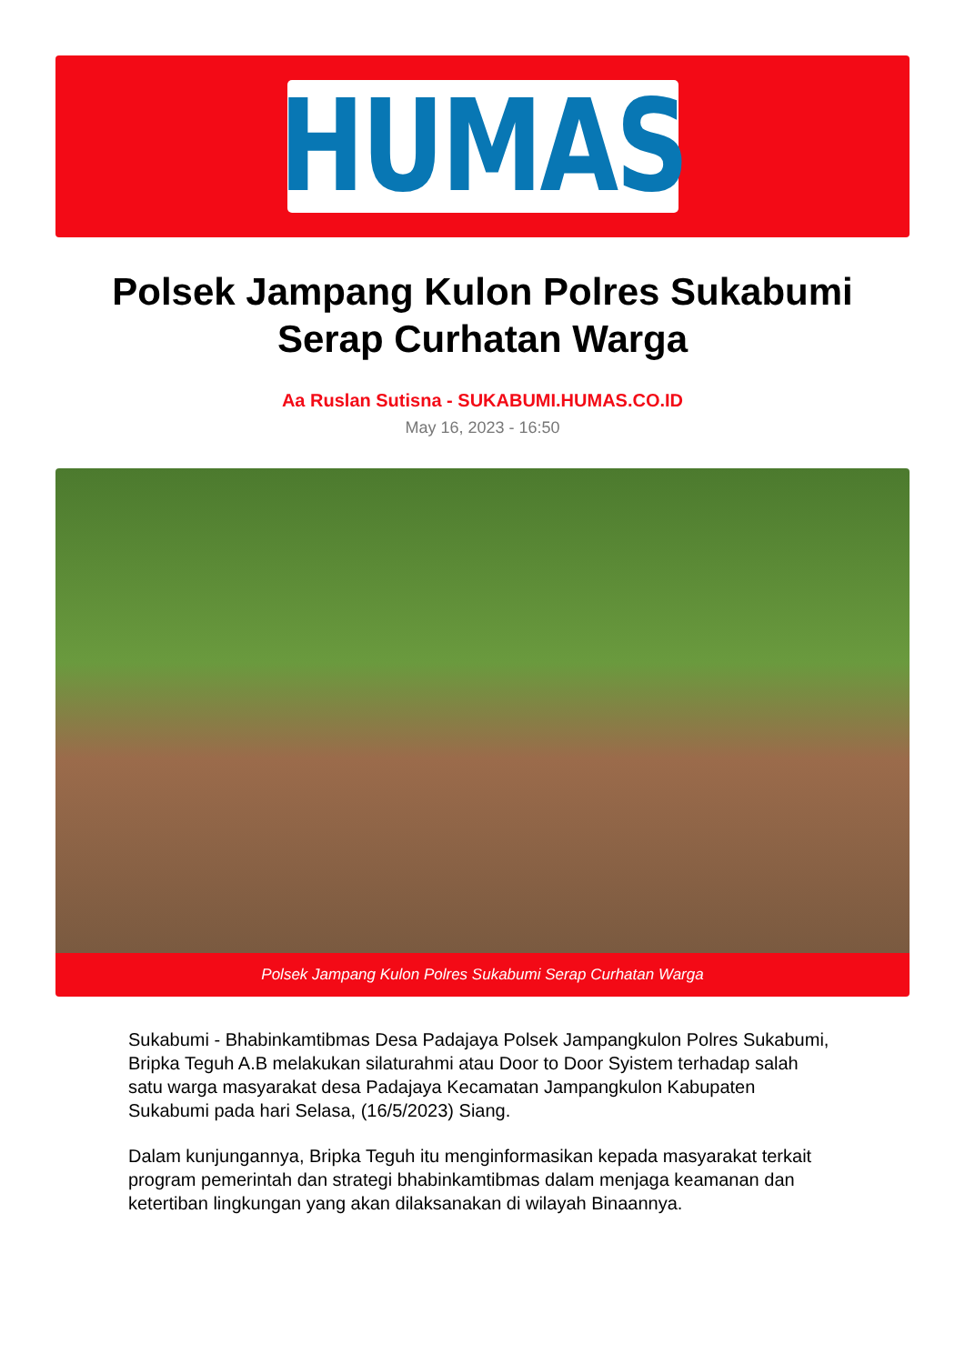HUMAS
Polsek Jampang Kulon Polres Sukabumi Serap Curhatan Warga
Aa Ruslan Sutisna - SUKABUMI.HUMAS.CO.ID
May 16, 2023 - 16:50
Polsek Jampang Kulon Polres Sukabumi Serap Curhatan Warga
Sukabumi - Bhabinkamtibmas Desa Padajaya Polsek Jampangkulon Polres Sukabumi, Bripka Teguh A.B melakukan silaturahmi atau Door to Door Syistem terhadap salah satu warga masyarakat desa Padajaya Kecamatan Jampangkulon Kabupaten Sukabumi pada hari Selasa, (16/5/2023) Siang.
Dalam kunjungannya, Bripka Teguh itu menginformasikan kepada masyarakat terkait program pemerintah dan strategi bhabinkamtibmas dalam menjaga keamanan dan ketertiban lingkungan yang akan dilaksanakan di wilayah Binaannya.